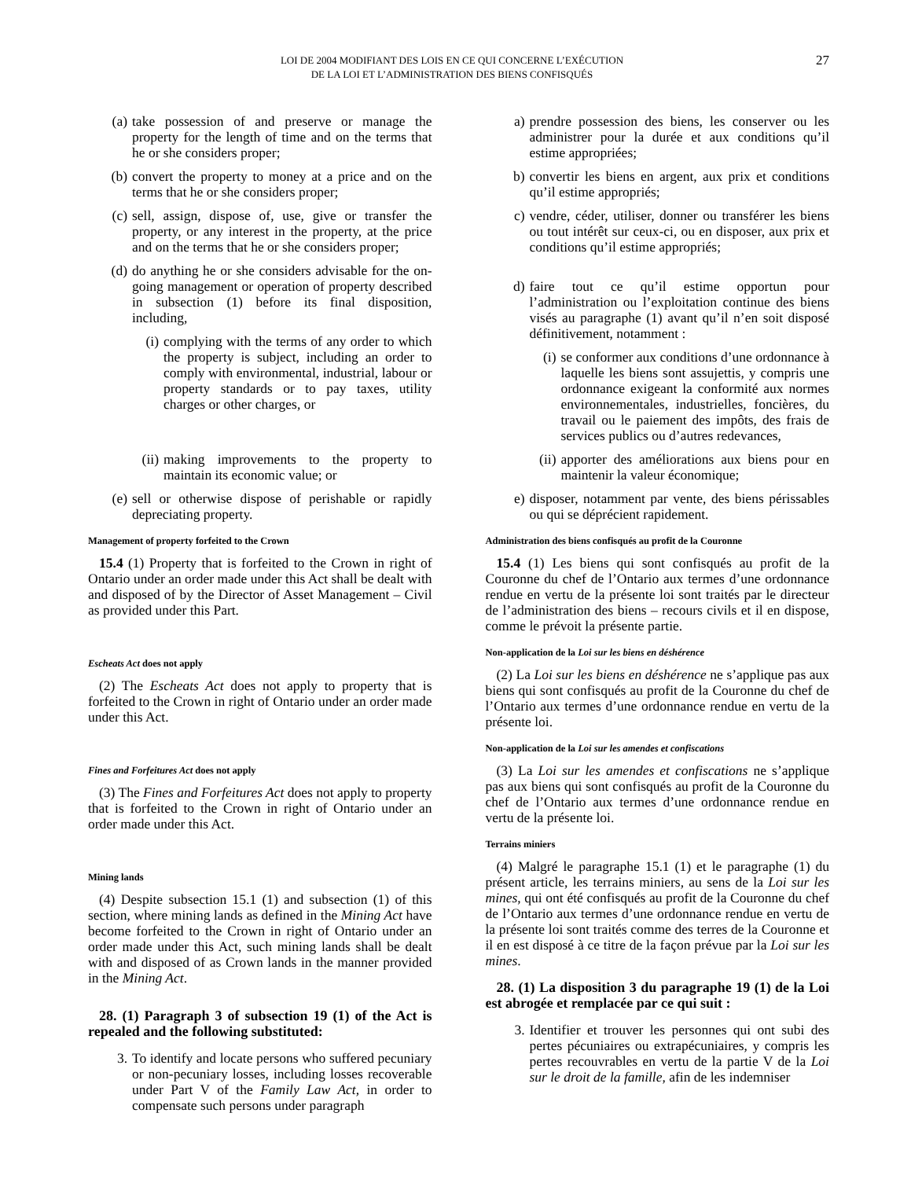LOI DE 2004 MODIFIANT DES LOIS EN CE QUI CONCERNE L’EXÉCUTION
DE LA LOI ET L’ADMINISTRATION DES BIENS CONFISQUÉS
27
(a) take possession of and preserve or manage the property for the length of time and on the terms that he or she considers proper;
(b) convert the property to money at a price and on the terms that he or she considers proper;
(c) sell, assign, dispose of, use, give or transfer the property, or any interest in the property, at the price and on the terms that he or she considers proper;
(d) do anything he or she considers advisable for the on-going management or operation of property described in subsection (1) before its final disposition, including,
(i) complying with the terms of any order to which the property is subject, including an order to comply with environmental, industrial, labour or property standards or to pay taxes, utility charges or other charges, or
(ii) making improvements to the property to maintain its economic value; or
(e) sell or otherwise dispose of perishable or rapidly depreciating property.
Management of property forfeited to the Crown
15.4 (1) Property that is forfeited to the Crown in right of Ontario under an order made under this Act shall be dealt with and disposed of by the Director of Asset Management – Civil as provided under this Part.
Escheats Act does not apply
(2) The Escheats Act does not apply to property that is forfeited to the Crown in right of Ontario under an order made under this Act.
Fines and Forfeitures Act does not apply
(3) The Fines and Forfeitures Act does not apply to property that is forfeited to the Crown in right of Ontario under an order made under this Act.
Mining lands
(4) Despite subsection 15.1 (1) and subsection (1) of this section, where mining lands as defined in the Mining Act have become forfeited to the Crown in right of Ontario under an order made under this Act, such mining lands shall be dealt with and disposed of as Crown lands in the manner provided in the Mining Act.
28. (1) Paragraph 3 of subsection 19 (1) of the Act is repealed and the following substituted:
3. To identify and locate persons who suffered pecuniary or non-pecuniary losses, including losses recoverable under Part V of the Family Law Act, in order to compensate such persons under paragraph
a) prendre possession des biens, les conserver ou les administrer pour la durée et aux conditions qu’il estime appropriées;
b) convertir les biens en argent, aux prix et conditions qu’il estime appropriés;
c) vendre, céder, utiliser, donner ou transférer les biens ou tout intérêt sur ceux-ci, ou en disposer, aux prix et conditions qu’il estime appropriés;
d) faire tout ce qu’il estime opportun pour l’administration ou l’exploitation continue des biens visés au paragraphe (1) avant qu’il n’en soit disposé définitivement, notamment :
(i) se conformer aux conditions d’une ordonnance à laquelle les biens sont assujettis, y compris une ordonnance exigeant la conformité aux normes environnementales, industrielles, foncières, du travail ou le paiement des impôts, des frais de services publics ou d’autres redevances,
(ii) apporter des améliorations aux biens pour en maintenir la valeur économique;
e) disposer, notamment par vente, des biens périssables ou qui se déprécient rapidement.
Administration des biens confisqués au profit de la Couronne
15.4 (1) Les biens qui sont confisqués au profit de la Couronne du chef de l’Ontario aux termes d’une ordonnance rendue en vertu de la présente loi sont traités par le directeur de l’administration des biens – recours civils et il en dispose, comme le prévoit la présente partie.
Non-application de la Loi sur les biens en déshérence
(2) La Loi sur les biens en déshérence ne s’applique pas aux biens qui sont confisqués au profit de la Couronne du chef de l’Ontario aux termes d’une ordonnance rendue en vertu de la présente loi.
Non-application de la Loi sur les amendes et confiscations
(3) La Loi sur les amendes et confiscations ne s’applique pas aux biens qui sont confisqués au profit de la Couronne du chef de l’Ontario aux termes d’une ordonnance rendue en vertu de la présente loi.
Terrains miniers
(4) Malgré le paragraphe 15.1 (1) et le paragraphe (1) du présent article, les terrains miniers, au sens de la Loi sur les mines, qui ont été confisqués au profit de la Couronne du chef de l’Ontario aux termes d’une ordonnance rendue en vertu de la présente loi sont traités comme des terres de la Couronne et il en est disposé à ce titre de la façon prévue par la Loi sur les mines.
28. (1) La disposition 3 du paragraphe 19 (1) de la Loi est abrogée et remplacée par ce qui suit :
3. Identifier et trouver les personnes qui ont subi des pertes pécuniaires ou extrapécuniaires, y compris les pertes recouvrables en vertu de la partie V de la Loi sur le droit de la famille, afin de les indemniser